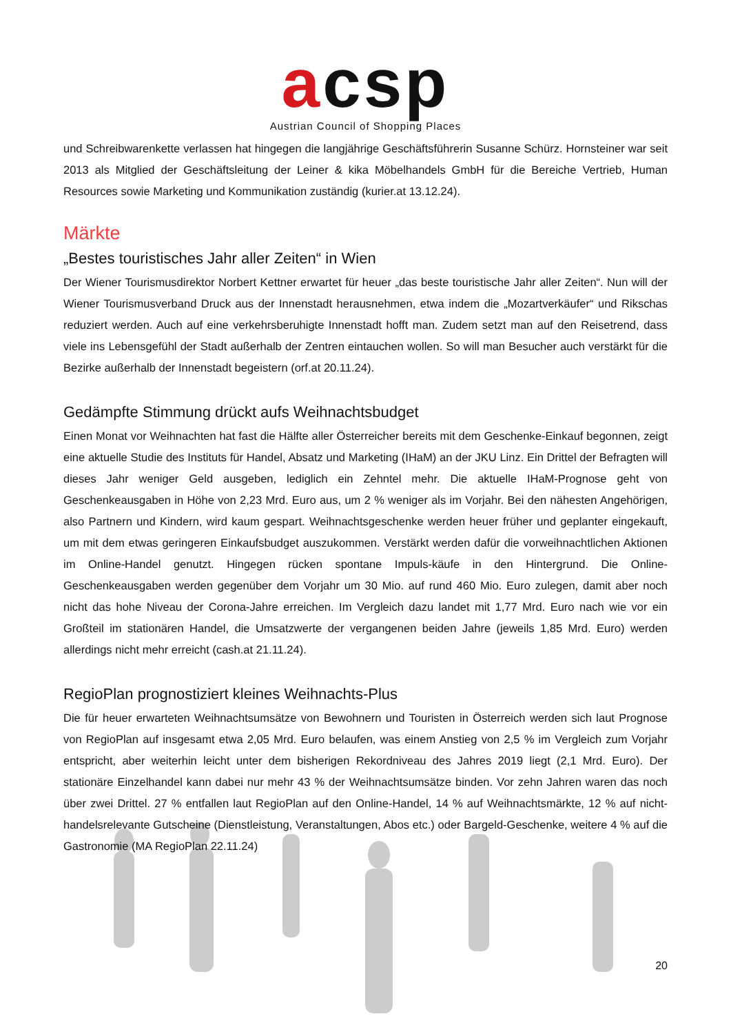acsp
Austrian Council of Shopping Places
und Schreibwarenkette verlassen hat hingegen die langjährige Geschäftsführerin Susanne Schürz. Hornsteiner war seit 2013 als Mitglied der Geschäftsleitung der Leiner & kika Möbelhandels GmbH für die Bereiche Vertrieb, Human Resources sowie Marketing und Kommunikation zuständig (kurier.at 13.12.24).
Märkte
„Bestes touristisches Jahr aller Zeiten“ in Wien
Der Wiener Tourismusdirektor Norbert Kettner erwartet für heuer „das beste touristische Jahr aller Zeiten“. Nun will der Wiener Tourismusverband Druck aus der Innenstadt herausnehmen, etwa indem die „Mozartverkäufer“ und Rikschas reduziert werden. Auch auf eine verkehrsberuhigte Innenstadt hofft man. Zudem setzt man auf den Reisetrend, dass viele ins Lebensgefühl der Stadt außerhalb der Zentren eintauchen wollen. So will man Besucher auch verstärkt für die Bezirke außerhalb der Innenstadt begeistern (orf.at 20.11.24).
Gedämpfte Stimmung drückt aufs Weihnachtsbudget
Einen Monat vor Weihnachten hat fast die Hälfte aller Österreicher bereits mit dem Geschenke-Einkauf begonnen, zeigt eine aktuelle Studie des Instituts für Handel, Absatz und Marketing (IHaM) an der JKU Linz. Ein Drittel der Befragten will dieses Jahr weniger Geld ausgeben, lediglich ein Zehntel mehr. Die aktuelle IHaM-Prognose geht von Geschenkeausgaben in Höhe von 2,23 Mrd. Euro aus, um 2 % weniger als im Vorjahr. Bei den nähesten Angehörigen, also Partnern und Kindern, wird kaum gespart. Weihnachtsgeschenke werden heuer früher und geplanter eingekauft, um mit dem etwas geringeren Einkaufsbudget auszukommen. Verstärkt werden dafür die vorweihnachtlichen Aktionen im Online-Handel genutzt. Hingegen rücken spontane Impuls-käufe in den Hintergrund. Die Online-Geschenkeausgaben werden gegenüber dem Vorjahr um 30 Mio. auf rund 460 Mio. Euro zulegen, damit aber noch nicht das hohe Niveau der Corona-Jahre erreichen. Im Vergleich dazu landet mit 1,77 Mrd. Euro nach wie vor ein Großteil im stationären Handel, die Umsatzwerte der vergangenen beiden Jahre (jeweils 1,85 Mrd. Euro) werden allerdings nicht mehr erreicht (cash.at 21.11.24).
RegioPlan prognostiziert kleines Weihnachts-Plus
Die für heuer erwarteten Weihnachtsumsätze von Bewohnern und Touristen in Österreich werden sich laut Prognose von RegioPlan auf insgesamt etwa 2,05 Mrd. Euro belaufen, was einem Anstieg von 2,5 % im Vergleich zum Vorjahr entspricht, aber weiterhin leicht unter dem bisherigen Rekordniveau des Jahres 2019 liegt (2,1 Mrd. Euro). Der stationäre Einzelhandel kann dabei nur mehr 43 % der Weihnachtsumsätze binden. Vor zehn Jahren waren das noch über zwei Drittel. 27 % entfallen laut RegioPlan auf den Online-Handel, 14 % auf Weihnachtsmärkte, 12 % auf nicht-handelsrelevante Gutscheine (Dienstleistung, Veranstaltungen, Abos etc.) oder Bargeld-Geschenke, weitere 4 % auf die Gastronomie (MA RegioPlan 22.11.24)
20